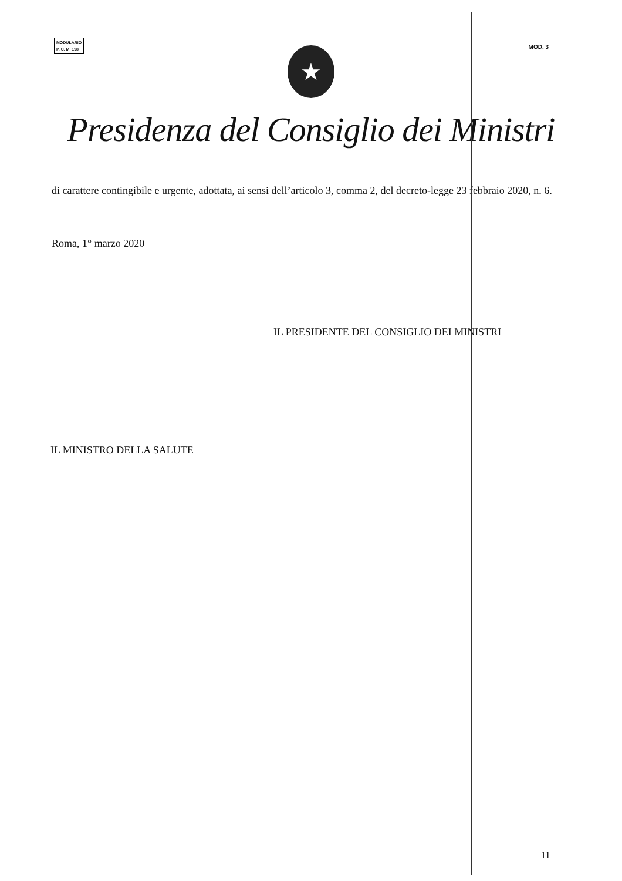MODULARIO
P. C. M. 198
MOD. 3
★
Presidenza del Consiglio dei Ministri
di carattere contingibile e urgente, adottata, ai sensi dell’articolo 3, comma 2, del decreto-legge 23 febbraio 2020, n. 6.
Roma, 1° marzo 2020
IL PRESIDENTE DEL CONSIGLIO DEI MINISTRI
IL MINISTRO DELLA SALUTE
11